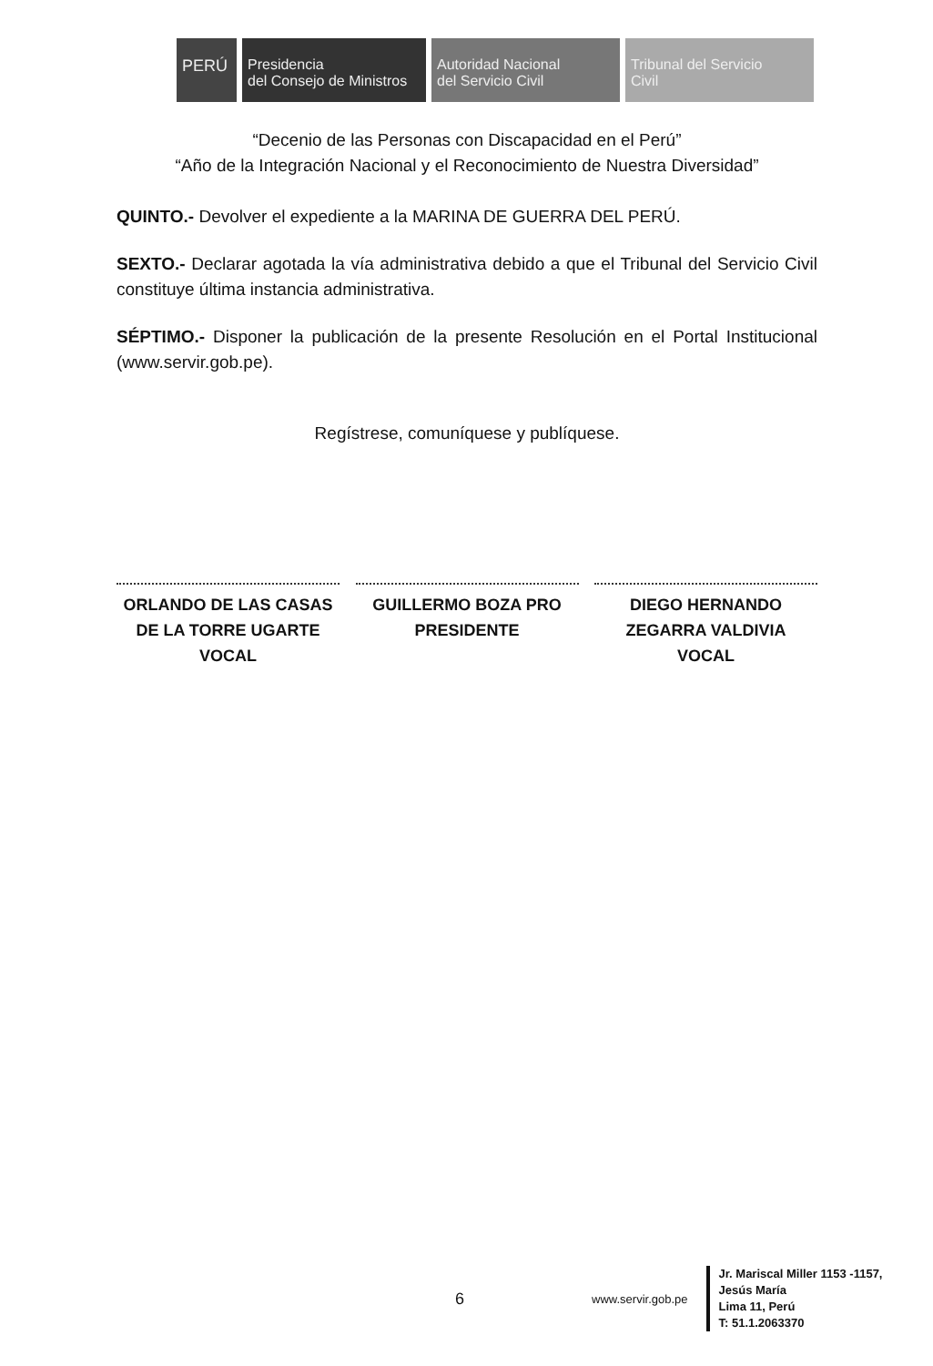PERÚ Presidencia
del Consejo de Ministros
Autoridad Nacional
del Servicio Civil
Tribunal del Servicio
Civil
“Decenio de las Personas con Discapacidad en el Perú”
“Año de la Integración Nacional y el Reconocimiento de Nuestra Diversidad”
QUINTO.- Devolver el expediente a la MARINA DE GUERRA DEL PERÚ.
SEXTO.- Declarar agotada la vía administrativa debido a que el Tribunal del Servicio Civil constituye última instancia administrativa.
SÉPTIMO.- Disponer la publicación de la presente Resolución en el Portal Institucional (www.servir.gob.pe).
Regístrese, comuníquese y publíquese.
ORLANDO DE LAS CASAS DE LA TORRE UGARTE
VOCAL
GUILLERMO BOZA PRO
PRESIDENTE
DIEGO HERNANDO ZEGARRA VALDIVIA
VOCAL
6 www.servir.gob.pe
Jr. Mariscal Miller 1153 -1157,
Jesús María
Lima 11, Perú
T: 51.1.2063370